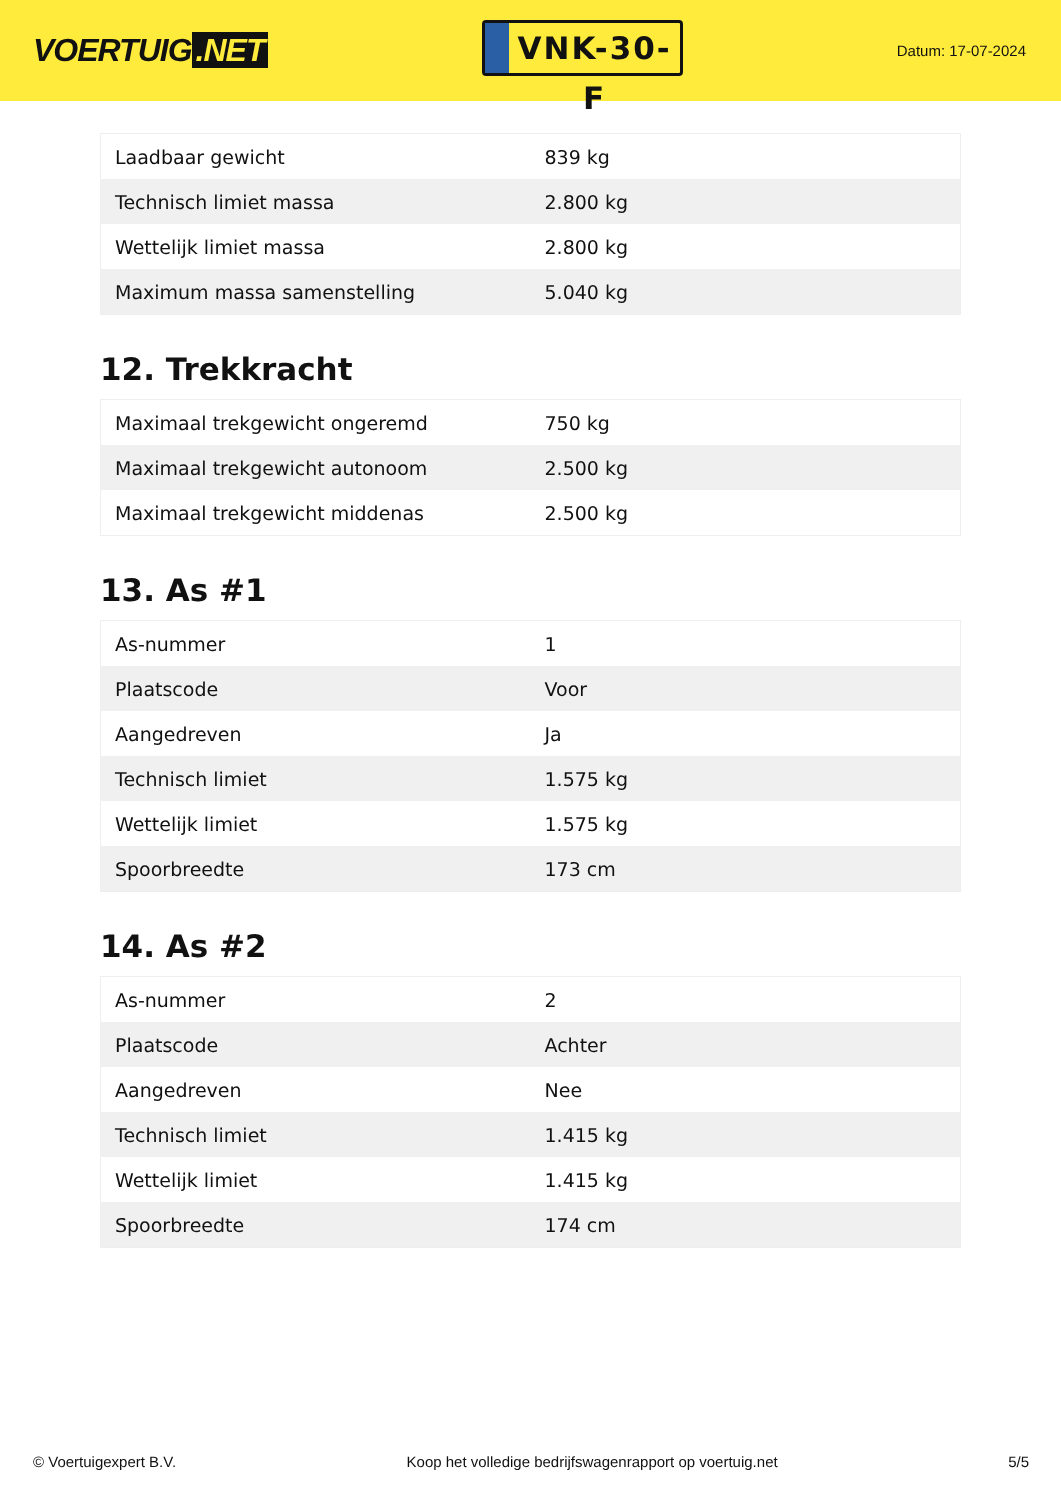VOERTUIG.NET
VNK-30-F
Datum: 17-07-2024
| Laadbaar gewicht | 839 kg |
| Technisch limiet massa | 2.800 kg |
| Wettelijk limiet massa | 2.800 kg |
| Maximum massa samenstelling | 5.040 kg |
12. Trekkracht
| Maximaal trekgewicht ongeremd | 750 kg |
| Maximaal trekgewicht autonoom | 2.500 kg |
| Maximaal trekgewicht middenas | 2.500 kg |
13. As #1
| As-nummer | 1 |
| Plaatscode | Voor |
| Aangedreven | Ja |
| Technisch limiet | 1.575 kg |
| Wettelijk limiet | 1.575 kg |
| Spoorbreedte | 173 cm |
14. As #2
| As-nummer | 2 |
| Plaatscode | Achter |
| Aangedreven | Nee |
| Technisch limiet | 1.415 kg |
| Wettelijk limiet | 1.415 kg |
| Spoorbreedte | 174 cm |
© Voertuigexpert B.V. Koop het volledige bedrijfswagenrapport op voertuig.net 5/5